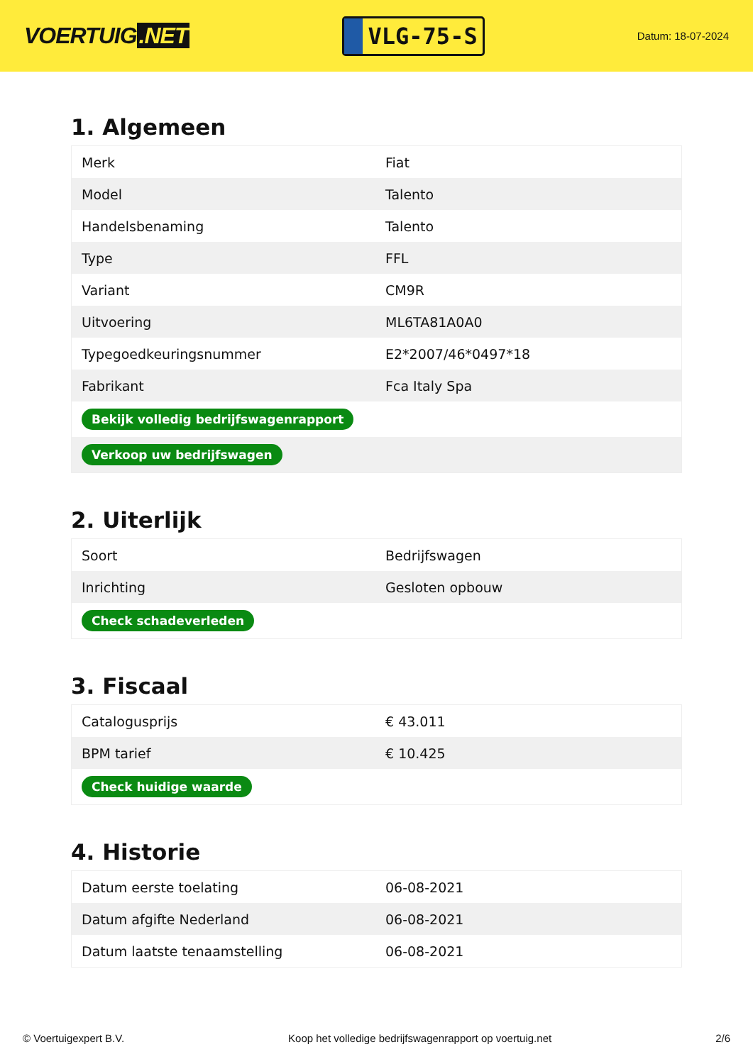VOERTUIG.NET
VLG-75-S
Datum: 18-07-2024
1. Algemeen
| Merk | Fiat |
| Model | Talento |
| Handelsbenaming | Talento |
| Type | FFL |
| Variant | CM9R |
| Uitvoering | ML6TA81A0A0 |
| Typegoedkeuringsnummer | E2*2007/46*0497*18 |
| Fabrikant | Fca Italy Spa |
| Bekijk volledig bedrijfswagenrapport | |
| Verkoop uw bedrijfswagen | |
2. Uiterlijk
| Soort | Bedrijfswagen |
| Inrichting | Gesloten opbouw |
| Check schadeverleden | |
3. Fiscaal
| Catalogusprijs | € 43.011 |
| BPM tarief | € 10.425 |
| Check huidige waarde | |
4. Historie
| Datum eerste toelating | 06-08-2021 |
| Datum afgifte Nederland | 06-08-2021 |
| Datum laatste tenaamstelling | 06-08-2021 |
© Voertuigexpert B.V. Koop het volledige bedrijfswagenrapport op voertuig.net 2/6